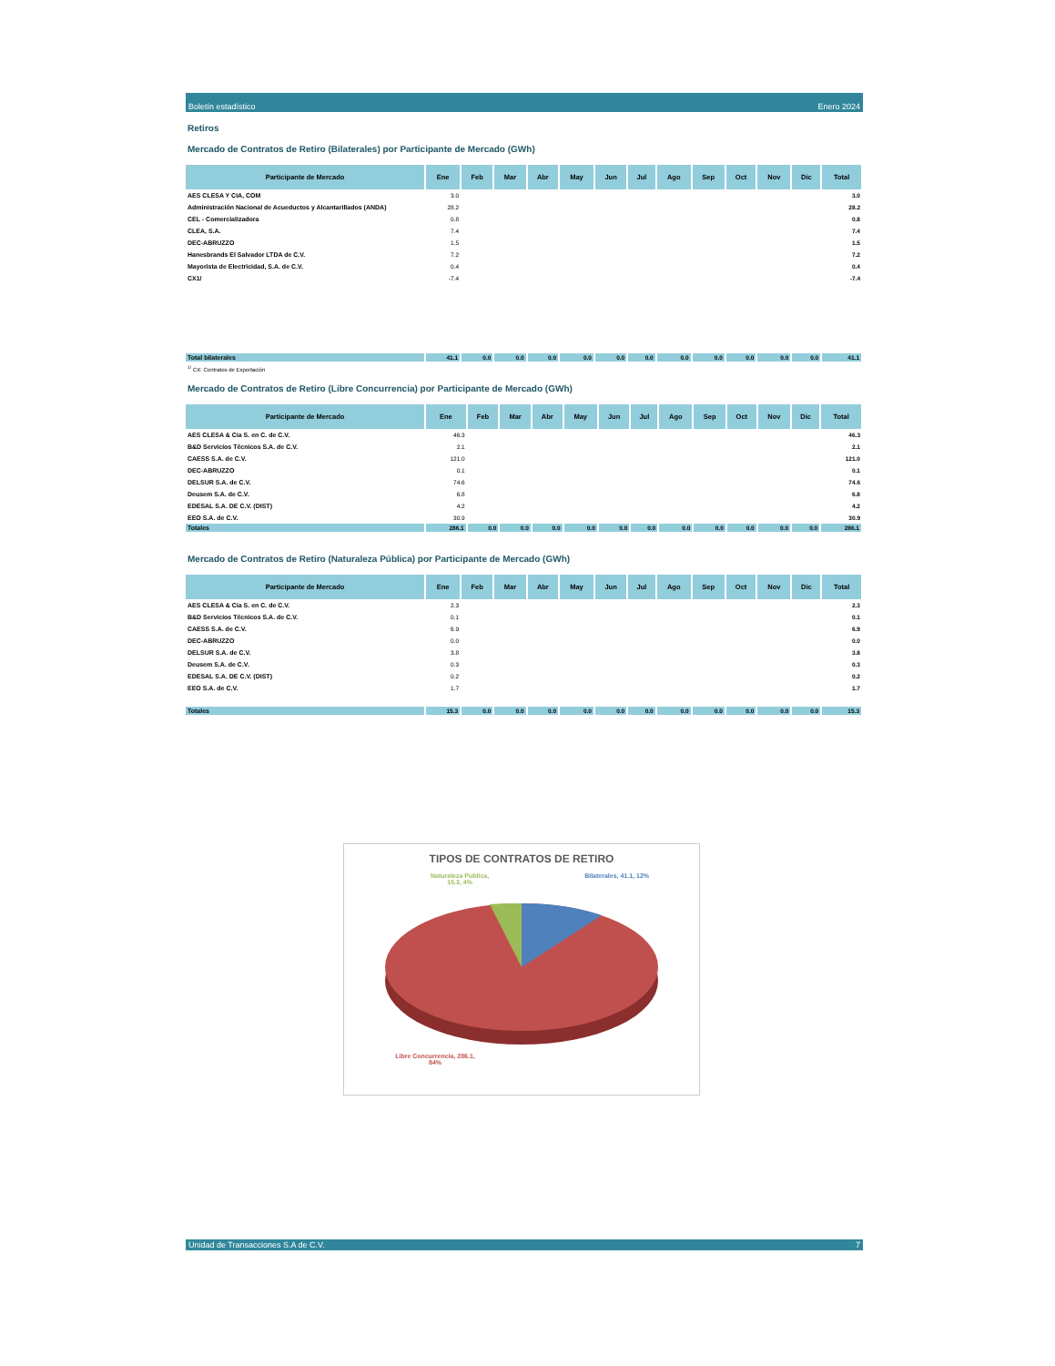Boletín estadístico Enero 2024
Retiros
Mercado de Contratos de Retiro (Bilaterales) por Participante de Mercado (GWh)
| Participante de Mercado | Ene | Feb | Mar | Abr | May | Jun | Jul | Ago | Sep | Oct | Nov | Dic | Total |
| --- | --- | --- | --- | --- | --- | --- | --- | --- | --- | --- | --- | --- | --- |
| AES CLESA Y CIA, COM | 3.0 | | | | | | | | | | | | 3.0 |
| Administración Nacional de Acueductos y Alcantarillados (ANDA) | 28.2 | | | | | | | | | | | | 28.2 |
| CEL - Comercializadora | 0.8 | | | | | | | | | | | | 0.8 |
| CLEA, S.A. | 7.4 | | | | | | | | | | | | 7.4 |
| DEC-ABRUZZO | 1.5 | | | | | | | | | | | | 1.5 |
| Hanesbrands El Salvador LTDA de C.V. | 7.2 | | | | | | | | | | | | 7.2 |
| Mayorista de Electricidad, S.A. de C.V. | 0.4 | | | | | | | | | | | | 0.4 |
| CX1/ | -7.4 | | | | | | | | | | | | -7.4 |
| Total bilaterales | 41.1 | 0.0 | 0.0 | 0.0 | 0.0 | 0.0 | 0.0 | 0.0 | 0.0 | 0.0 | 0.0 | 0.0 | 41.1 |
<sup>1/</sup> CX: Contratos de Exportación
Mercado de Contratos de Retiro (Libre Concurrencia) por Participante de Mercado (GWh)
| Participante de Mercado | Ene | Feb | Mar | Abr | May | Jun | Jul | Ago | Sep | Oct | Nov | Dic | Total |
| --- | --- | --- | --- | --- | --- | --- | --- | --- | --- | --- | --- | --- | --- |
| AES CLESA & Cia S. en C. de C.V. | 46.3 | | | | | | | | | | | | 46.3 |
| B&D Servicios Técnicos S.A. de C.V. | 2.1 | | | | | | | | | | | | 2.1 |
| CAESS S.A. de C.V. | 121.0 | | | | | | | | | | | | 121.0 |
| DEC-ABRUZZO | 0.1 | | | | | | | | | | | | 0.1 |
| DELSUR S.A. de C.V. | 74.6 | | | | | | | | | | | | 74.6 |
| Deusem S.A. de C.V. | 6.8 | | | | | | | | | | | | 6.8 |
| EDESAL S.A. DE C.V. (DIST) | 4.2 | | | | | | | | | | | | 4.2 |
| EEO S.A. de C.V. | 30.9 | | | | | | | | | | | | 30.9 |
| Totales | 286.1 | 0.0 | 0.0 | 0.0 | 0.0 | 0.0 | 0.0 | 0.0 | 0.0 | 0.0 | 0.0 | 0.0 | 286.1 |
Mercado de Contratos de Retiro (Naturaleza Pública) por Participante de Mercado (GWh)
| Participante de Mercado | Ene | Feb | Mar | Abr | May | Jun | Jul | Ago | Sep | Oct | Nov | Dic | Total |
| --- | --- | --- | --- | --- | --- | --- | --- | --- | --- | --- | --- | --- | --- |
| AES CLESA & Cia S. en C. de C.V. | 2.3 | | | | | | | | | | | | 2.3 |
| B&D Servicios Técnicos S.A. de C.V. | 0.1 | | | | | | | | | | | | 0.1 |
| CAESS S.A. de C.V. | 6.9 | | | | | | | | | | | | 6.9 |
| DEC-ABRUZZO | 0.0 | | | | | | | | | | | | 0.0 |
| DELSUR S.A. de C.V. | 3.8 | | | | | | | | | | | | 3.8 |
| Deusem S.A. de C.V. | 0.3 | | | | | | | | | | | | 0.3 |
| EDESAL S.A. DE C.V. (DIST) | 0.2 | | | | | | | | | | | | 0.2 |
| EEO S.A. de C.V. | 1.7 | | | | | | | | | | | | 1.7 |
| Totales | 15.3 | 0.0 | 0.0 | 0.0 | 0.0 | 0.0 | 0.0 | 0.0 | 0.0 | 0.0 | 0.0 | 0.0 | 15.3 |
TIPOS DE CONTRATOS DE RETIRO
Naturaleza Publica,
15.3, 4% Bilaterales, 41.1, 12%
Libre Concurrencia, 286.1,
84%
Unidad de Transacciones S.A de C.V. 7